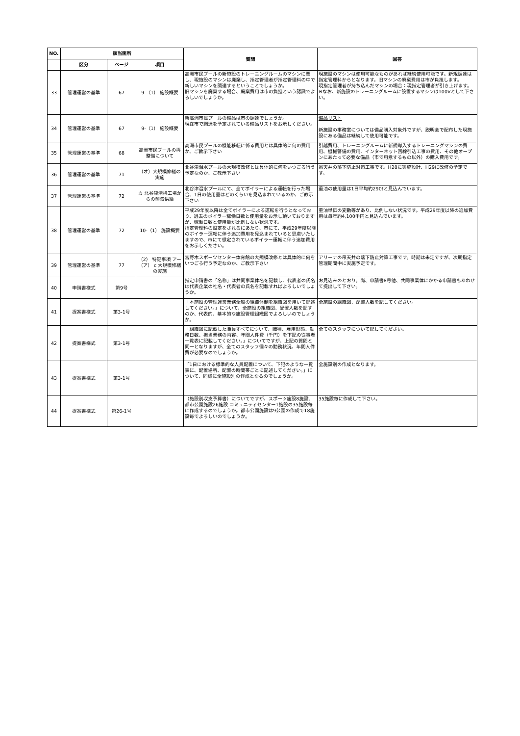| NO. | 該当箇所 | | | 質問 | 回答 |
| --- | --- | --- | --- | --- | --- |
| | 区分 | ページ | 項目 | | |
| 33 | 管理運営の基準 | 67 | 9-（1） 施設概要 | 高洲市民プールの新施設のトレーニングルームのマシンに関し、現施設のマシンは廃棄し、指定管理者が指定管理料の中で新しいマシンを調達するということでしょうか。 旧マシンを廃棄する場合、廃棄費用は市の負担という認識でよろしいでしょうか。 | 現施設のマシンは使用可能なものがあれば継続使用可能です。新規調達は指定管理料からとなります。旧マシンの廃棄費用は市が負担します。 現指定管理者が持ち込んだマシンの場合：現指定管理者が引き上げます。 ※なお、新施設のトレーニングルームに設置するマシンは100Vとして下さい。 |
| 34 | 管理運営の基準 | 67 | 9-（1） 施設概要 | 新高洲市民プールの備品は市の調達でしょうか。 現在市で調達を予定されている備品リストをお示しください。 | 備品リスト 新施設の事務室については備品購入対象外ですが、説明会で配布した現施設にある備品は継続して使用可能です。 |
| 35 | 管理運営の基準 | 68 | 高洲市民プールの再整備について | 高洲市民プールの機能移転に係る費用とは具体的に何の費用か、ご教示下さい | 引越費用、トレーニングルームに新規導入するトレーニングマシンの費用、機械警備の費用、インターネット回線引込工事の費用、その他オープンにあたって必要な備品（市で用意するもの以外）の購入費用です。 |
| 36 | 管理運営の基準 | 71 | （オ）大規模修繕の実施 | 北谷津温水プールの大規模改修とは具体的に何をいつごろ行う予定なのか、ご教示下さい | 吊天井の落下防止対策工事です。H28に実施設計、H29に改修の予定です。 |
| 37 | 管理運営の基準 | 72 | カ 北谷津清掃工場からの蒸気供給 | 北谷津温水プールにて、全てボイラーによる運転を行った場合、1日の使用量はどのくらいを見込まれているのか、ご教示下さい | 重油の使用量は1日平均約290ℓと見込んでいます。 |
| 38 | 管理運営の基準 | 72 | 10-（1） 施設概要 | 平成29年度以降は全てボイラーによる運転を行うとなっており、過去のボイラー稼働日数と使用量をお示し頂いておりますが、稼働日数と使用量が比例しない状況です。 指定管理料の設定をされるにあたり、市にて、平成29年度以降のボイラー運転に伴う追加費用を見込まれていると思慮いたしますので、市にて想定されているボイラー運転に伴う追加費用をお示しください。 | 重油単価の変動等があり、比例しない状況です。平成29年度以降の追加費用は毎年約4,100千円と見込んでいます。 |
| 39 | 管理運営の基準 | 77 | （2） 特記事項 アー（ア） c 大規模修繕の実施 | 宮野木スポーツセンター体育館の大規模改修とは具体的に何をいつごろ行う予定なのか、ご教示下さい | アリーナの吊天井の落下防止対策工事です。時期は未定ですが、次期指定管理期間中に実施予定です。 |
| 40 | 申請書様式 | 第9号 | | 指定申請書の「名称」は共同事業体名を記載し、代表者の氏名は代表企業の社名・代表者の氏名を記載すればよろしいでしょうか。 | お見込みのとおり。尚、申請書8号他、共同事業体にかかる申請書もあわせて提出して下さい。 |
| 41 | 提案書様式 | 第3-1号 | | 「本施設の管理運営業務全般の組織体制を組織図を用いて記述してください。」について、全施設の組織図、配置人数を記すのか、代表的、基本的な施設管理組織図でよろしいのでしょうか。 | 全施設の組織図、配置人数を記してください。 |
| 42 | 提案書様式 | 第3-1号 | | 「組織図に記載した職員すべてについて、職種、雇用形態、勤務日数、担当業務の内容、年間人件費（千円）を下記の従事者一覧表に記載してください。」についてですが、上記の質問と同一となりますが、全てのスタッフ個々の勤務状況、年間人件費が必要なのでしょうか。 | 全てのスタッフについて記してください。 |
| 43 | 提案書様式 | 第3-1号 | | 「1日における標準的な人員配置について、下記のような一覧表に、配置場所、配置の時間帯ごとに記述してください。」について、同様に全施設別の作成となるのでしょうか。 | 全施設別の作成となります。 |
| 44 | 提案書様式 | 第26-1号 | | （施設別収支予算書）についてですが、スポーツ施設8施設、都市公園施設26施設 コミュニティセンター1施設の35施設毎に作成するのでしょうか。都市公園施設は9公園の作成で18施設毎でよろしいのでしょうか。 | 35施設毎に作成して下さい。 |